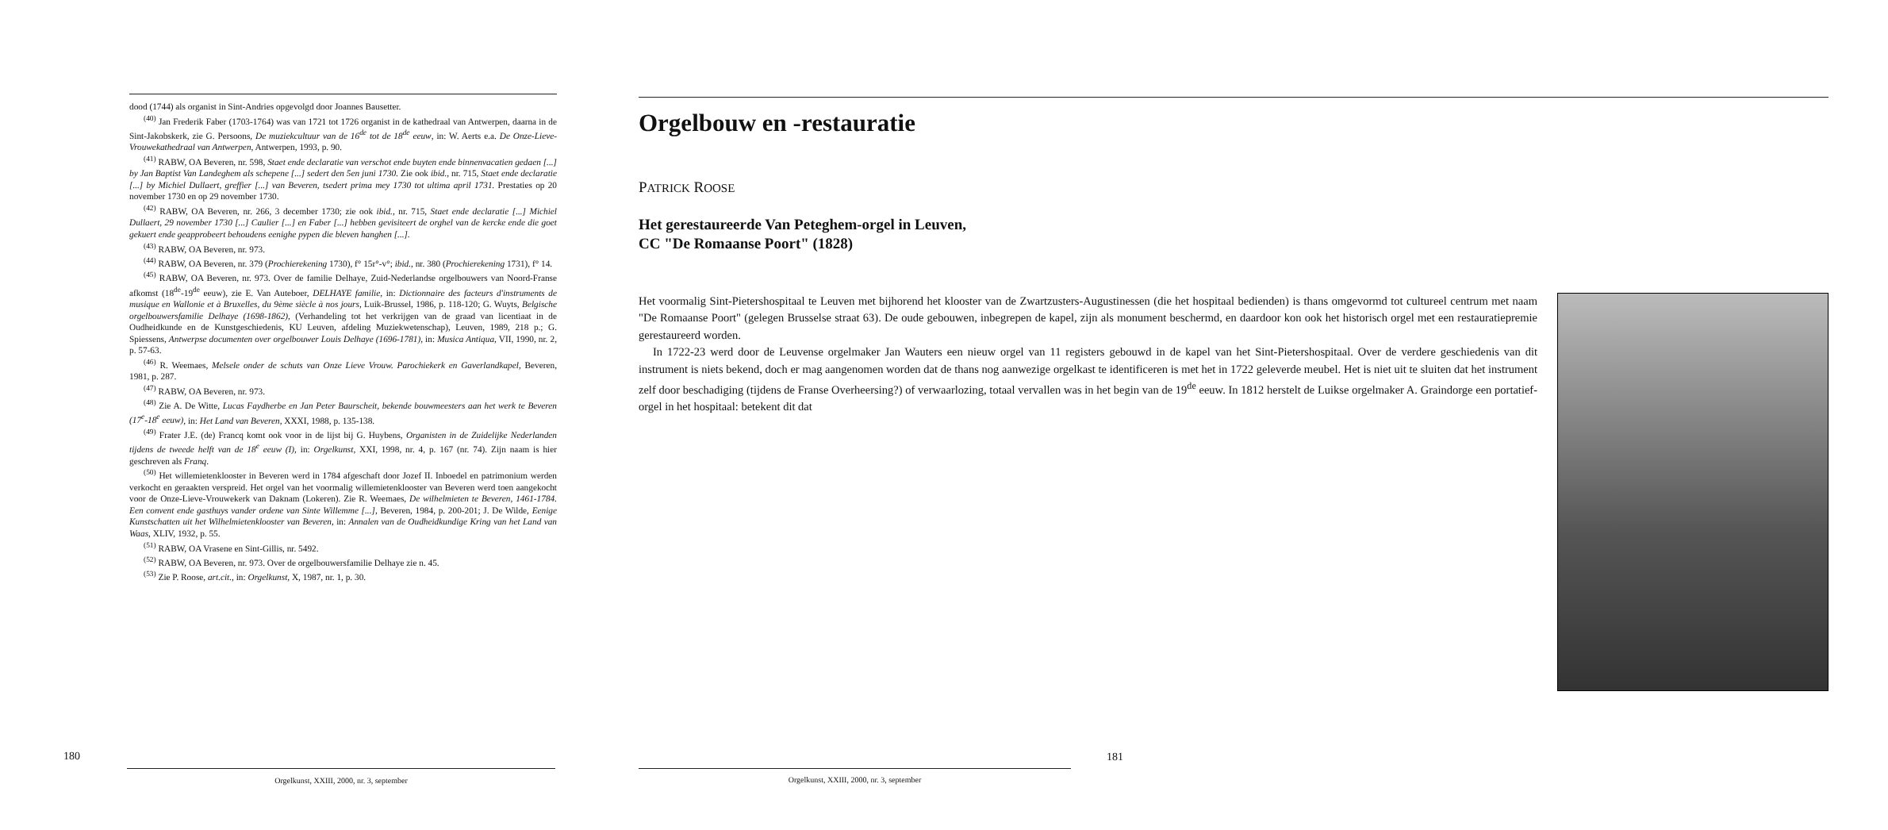dood (1744) als organist in Sint-Andries opgevolgd door Joannes Bausetter.
<sup>(40)</sup> Jan Frederik Faber (1703-1764) was van 1721 tot 1726 organist in de kathedraal van Antwerpen, daarna in de Sint-Jakobskerk, zie G. Persoons, De muziekcultuur van de 16<sup>de</sup> tot de 18<sup>de</sup> eeuw, in: W. Aerts e.a. De Onze-Lieve-Vrouwekathedraal van Antwerpen, Antwerpen, 1993, p. 90.
<sup>(41)</sup> RABW, OA Beveren, nr. 598, Staet ende declaratie van verschot ende buyten ende binnenvacatien gedaen [...] by Jan Baptist Van Landeghem als schepene [...] sedert den 5en juni 1730. Zie ook ibid., nr. 715, Staet ende declaratie [...] by Michiel Dullaert, greffier [...] van Beveren, tsedert prima mey 1730 tot ultima april 1731. Prestaties op 20 november 1730 en op 29 november 1730.
<sup>(42)</sup> RABW, OA Beveren, nr. 266, 3 december 1730; zie ook ibid., nr. 715, Staet ende declaratie [...] Michiel Dullaert, 29 november 1730 [...] Caulier [...] en Faber [...] hebben gevisiteert de orghel van de kercke ende die goet gekuert ende geapprobeert behoudens eenighe pypen die bleven hanghen [...].
<sup>(43)</sup> RABW, OA Beveren, nr. 973.
<sup>(44)</sup> RABW, OA Beveren, nr. 379 (Prochierekening 1730), f° 15r°-v°; ibid., nr. 380 (Prochierekening 1731), f° 14.
<sup>(45)</sup> RABW, OA Beveren, nr. 973. Over de familie Delhaye, Zuid-Nederlandse orgelbouwers van Noord-Franse afkomst (18<sup>de</sup>-19<sup>de</sup> eeuw), zie E. Van Auteboer, DELHAYE familie, in: Dictionnaire des facteurs d'instruments de musique en Wallonie et à Bruxelles, du 9ème siècle à nos jours, Luik-Brussel, 1986, p. 118-120; G. Wuyts, Belgische orgelbouwersfamilie Delhaye (1698-1862), (Verhandeling tot het verkrijgen van de graad van licentiaat in de Oudheidkunde en de Kunstgeschiedenis, KU Leuven, afdeling Muziekwetenschap), Leuven, 1989, 218 p.; G. Spiessens, Antwerpse documenten over orgelbouwer Louis Delhaye (1696-1781), in: Musica Antiqua, VII, 1990, nr. 2, p. 57-63.
<sup>(46)</sup> R. Weemaes, Melsele onder de schuts van Onze Lieve Vrouw. Parochiekerk en Gaverlandkapel, Beveren, 1981, p. 287.
<sup>(47)</sup> RABW, OA Beveren, nr. 973.
<sup>(48)</sup> Zie A. De Witte, Lucas Faydherbe en Jan Peter Baurscheit, bekende bouwmeesters aan het werk te Beveren (17<sup>e</sup>-18<sup>e</sup> eeuw), in: Het Land van Beveren, XXXI, 1988, p. 135-138.
<sup>(49)</sup> Frater J.E. (de) Francq komt ook voor in de lijst bij G. Huybens, Organisten in de Zuidelijke Nederlanden tijdens de tweede helft van de 18<sup>e</sup> eeuw (I), in: Orgelkunst, XXI, 1998, nr. 4, p. 167 (nr. 74). Zijn naam is hier geschreven als Franq.
<sup>(50)</sup> Het willemietenklooster in Beveren werd in 1784 afgeschaft door Jozef II. Inboedel en patrimonium werden verkocht en geraakten verspreid. Het orgel van het voormalig willemietenklooster van Beveren werd toen aangekocht voor de Onze-Lieve-Vrouwekerk van Daknam (Lokeren). Zie R. Weemaes, De wilhelmieten te Beveren, 1461-1784. Een convent ende gasthuys vander ordene van Sinte Willemme [...], Beveren, 1984, p. 200-201; J. De Wilde, Eenige Kunstschatten uit het Wilhelmietenklooster van Beveren, in: Annalen van de Oudheidkundige Kring van het Land van Waas, XLIV, 1932, p. 55.
<sup>(51)</sup> RABW, OA Vrasene en Sint-Gillis, nr. 5492.
<sup>(52)</sup> RABW, OA Beveren, nr. 973. Over de orgelbouwersfamilie Delhaye zie n. 45.
<sup>(53)</sup> Zie P. Roose, art.cit., in: Orgelkunst, X, 1987, nr. 1, p. 30.
180
Orgelkunst, XXIII, 2000, nr. 3, september
Orgelbouw en -restauratie
PATRICK ROOSE
Het gerestaureerde Van Peteghem-orgel in Leuven,
CC "De Romaanse Poort" (1828)
Het voormalig Sint-Pietershospitaal te Leuven met bijhorend het klooster van de Zwartzusters-Augustinessen (die het hospitaal bedienden) is thans omgevormd tot cultureel centrum met naam "De Romaanse Poort" (gelegen Brusselse straat 63). De oude gebouwen, inbegrepen de kapel, zijn als monument beschermd, en daardoor kon ook het historisch orgel met een restauratiepremie gerestaureerd worden.
In 1722-23 werd door de Leuvense orgelmaker Jan Wauters een nieuw orgel van 11 registers gebouwd in de kapel van het Sint-Pietershospitaal. Over de verdere geschiedenis van dit instrument is niets bekend, doch er mag aangenomen worden dat de thans nog aanwezige orgelkast te identificeren is met het in 1722 geleverde meubel. Het is niet uit te sluiten dat het instrument zelf door beschadiging (tijdens de Franse Overheersing?) of verwaarlozing, totaal vervallen was in het begin van de 19<sup>de</sup> eeuw. In 1812 herstelt de Luikse orgelmaker A. Graindorge een portatief-orgel in het hospitaal: betekent dit dat
181
Orgelkunst, XXIII, 2000, nr. 3, september